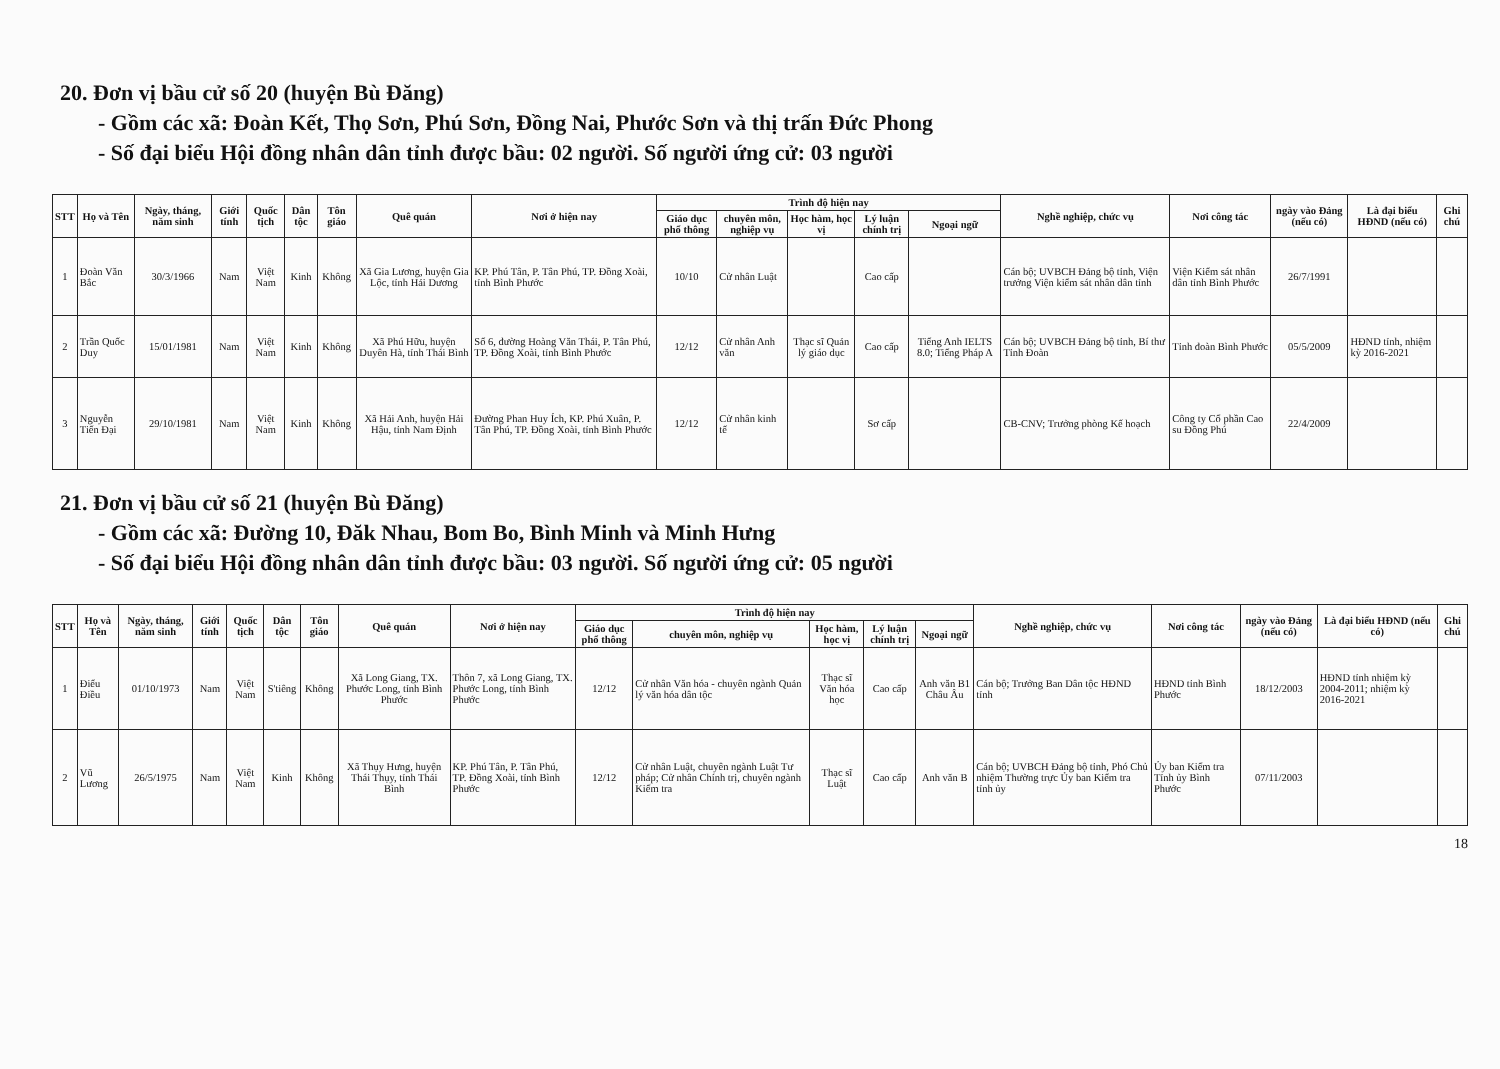20. Đơn vị bầu cử số 20 (huyện Bù Đăng)
- Gồm các xã: Đoàn Kết, Thọ Sơn, Phú Sơn, Đồng Nai, Phước Sơn và thị trấn Đức Phong
- Số đại biểu Hội đồng nhân dân tỉnh được bầu: 02 người. Số người ứng cử: 03 người
| STT | Họ và Tên | Ngày, tháng, năm sinh | Giới tính | Quốc tịch | Dân tộc | Tôn giáo | Quê quán | Nơi ở hiện nay | Trình độ hiện nay | | | | | Nghề nghiệp, chức vụ | Nơi công tác | ngày vào Đảng (nếu có) | Là đại biểu HĐND (nếu có) | Ghi chú |
| --- | --- | --- | --- | --- | --- | --- | --- | --- | --- | --- | --- | --- | --- | --- | --- | --- | --- | --- |
| | | | | | | | | | Giáo dục phổ thông | chuyên môn, nghiệp vụ | Học hàm, học vị | Lý luận chính trị | Ngoại ngữ | | | | | |
| 1 | Đoàn Văn Bắc | 30/3/1966 | Nam | Việt Nam | Kinh | Không | Xã Gia Lương, huyện Gia Lộc, tỉnh Hải Dương | KP. Phú Tân, P. Tân Phú, TP. Đồng Xoài, tỉnh Bình Phước | 10/10 | Cử nhân Luật | | Cao cấp | | Cán bộ; UVBCH Đảng bộ tỉnh, Viện trưởng Viện kiểm sát nhân dân tỉnh | Viện Kiểm sát nhân dân tỉnh Bình Phước | 26/7/1991 | | |
| 2 | Trần Quốc Duy | 15/01/1981 | Nam | Việt Nam | Kinh | Không | Xã Phú Hữu, huyện Duyên Hà, tỉnh Thái Bình | Số 6, đường Hoàng Văn Thái, P. Tân Phú, TP. Đồng Xoài, tỉnh Bình Phước | 12/12 | Cử nhân Anh văn | Thạc sĩ Quản lý giáo dục | Cao cấp | Tiếng Anh IELTS 8.0; Tiếng Pháp A | Cán bộ; UVBCH Đảng bộ tỉnh, Bí thư Tỉnh Đoàn | Tỉnh đoàn Bình Phước | 05/5/2009 | HĐND tỉnh, nhiệm kỳ 2016-2021 | |
| 3 | Nguyễn Tiến Đại | 29/10/1981 | Nam | Việt Nam | Kinh | Không | Xã Hải Anh, huyện Hải Hậu, tỉnh Nam Định | Đường Phan Huy Ích, KP. Phú Xuân, P. Tân Phú, TP. Đồng Xoài, tỉnh Bình Phước | 12/12 | Cử nhân kinh tế | | Sơ cấp | | CB-CNV; Trưởng phòng Kế hoạch | Công ty Cổ phần Cao su Đồng Phú | 22/4/2009 | | |
21. Đơn vị bầu cử số 21 (huyện Bù Đăng)
- Gồm các xã: Đường 10, Đăk Nhau, Bom Bo, Bình Minh và Minh Hưng
- Số đại biểu Hội đồng nhân dân tỉnh được bầu: 03 người. Số người ứng cử: 05 người
| STT | Họ và Tên | Ngày, tháng, năm sinh | Giới tính | Quốc tịch | Dân tộc | Tôn giáo | Quê quán | Nơi ở hiện nay | Trình độ hiện nay | | | | | Nghề nghiệp, chức vụ | Nơi công tác | ngày vào Đảng (nếu có) | Là đại biểu HĐND (nếu có) | Ghi chú |
| --- | --- | --- | --- | --- | --- | --- | --- | --- | --- | --- | --- | --- | --- | --- | --- | --- | --- | --- |
| | | | | | | | | | Giáo dục phổ thông | chuyên môn, nghiệp vụ | Học hàm, học vị | Lý luận chính trị | Ngoại ngữ | | | | | |
| 1 | Điểu Điều | 01/10/1973 | Nam | Việt Nam | S'tiêng | Không | Xã Long Giang, TX. Phước Long, tỉnh Bình Phước | Thôn 7, xã Long Giang, TX. Phước Long, tỉnh Bình Phước | 12/12 | Cử nhân Văn hóa - chuyên ngành Quản lý văn hóa dân tộc | Thạc sĩ Văn hóa học | Cao cấp | Anh văn B1 Châu Âu | Cán bộ; Trưởng Ban Dân tộc HĐND tỉnh | HĐND tỉnh Bình Phước | 18/12/2003 | HĐND tỉnh nhiệm kỳ 2004-2011; nhiệm kỳ 2016-2021 | |
| 2 | Vũ Lương | 26/5/1975 | Nam | Việt Nam | Kinh | Không | Xã Thụy Hưng, huyện Thái Thụy, tỉnh Thái Bình | KP. Phú Tân, P. Tân Phú, TP. Đồng Xoài, tỉnh Bình Phước | 12/12 | Cử nhân Luật, chuyên ngành Luật Tư pháp; Cử nhân Chính trị, chuyên ngành Kiểm tra | Thạc sĩ Luật | Cao cấp | Anh văn B | Cán bộ; UVBCH Đảng bộ tỉnh, Phó Chủ nhiệm Thường trực Ủy ban Kiểm tra tỉnh ủy | Ủy ban Kiểm tra Tỉnh ủy Bình Phước | 07/11/2003 | | |
18